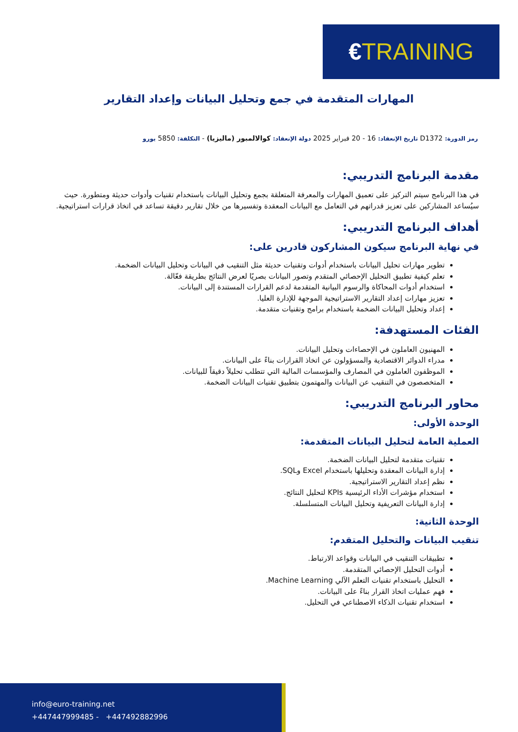€TRAINING
المهارات المتقدمة في جمع وتحليل البيانات وإعداد التقارير
رمز الدورة: D1372 تاريخ الإنعقاد: 16 - 20 فبراير 2025 دولة الإنعقاد: كوالالمبور (ماليزيا) - التكلفة: 5850 يورو
مقدمة البرنامج التدريبي:
في هذا البرنامج سيتم التركيز على تعميق المهارات والمعرفة المتعلقة بجمع وتحليل البيانات باستخدام تقنيات وأدوات حديثة ومتطورة. حيث سيُساعد المشاركين على تعزيز قدراتهم في التعامل مع البيانات المعقدة وتفسيرها من خلال تقارير دقيقة تساعد في اتخاذ قرارات استراتيجية.
أهداف البرنامج التدريبي:
في نهاية البرنامج سيكون المشاركون قادرين على:
تطوير مهارات تحليل البيانات باستخدام أدوات وتقنيات حديثة مثل التنقيب في البيانات وتحليل البيانات الضخمة.
تعلم كيفية تطبيق التحليل الإحصائي المتقدم وتصور البيانات بصريًا لعرض النتائج بطريقة فعّالة.
استخدام أدوات المحاكاة والرسوم البيانية المتقدمة لدعم القرارات المستندة إلى البيانات.
تعزيز مهارات إعداد التقارير الاستراتيجية الموجهة للإدارة العليا.
إعداد وتحليل البيانات الضخمة باستخدام برامج وتقنيات متقدمة.
الفئات المستهدفة:
المهنيون العاملون في الإحصاءات وتحليل البيانات.
مدراء الدوائر الاقتصادية والمسؤولون عن اتخاذ القرارات بناءً على البيانات.
الموظفون العاملون في المصارف والمؤسسات المالية التي تتطلب تحليلاً دقيقاً للبيانات.
المتخصصون في التنقيب عن البيانات والمهتمون بتطبيق تقنيات البيانات الضخمة.
محاور البرنامج التدريبي:
الوحدة الأولى:
العملية العامة لتحليل البيانات المتقدمة:
تقنيات متقدمة لتحليل البيانات الضخمة.
إدارة البيانات المعقدة وتحليلها باستخدام Excel وSQL.
نظم إعداد التقارير الاستراتيجية.
استخدام مؤشرات الأداء الرئيسية KPIs لتحليل النتائج.
إدارة البيانات التعريفية وتحليل البيانات المتسلسلة.
الوحدة الثانية:
تنقيب البيانات والتحليل المتقدم:
تطبيقات التنقيب في البيانات وقواعد الارتباط.
أدوات التحليل الإحصائي المتقدمة.
التحليل باستخدام تقنيات التعلم الآلي Machine Learning.
فهم عمليات اتخاذ القرار بناءً على البيانات.
استخدام تقنيات الذكاء الاصطناعي في التحليل.
info@euro-training.net
+447447999485 - +447492882996